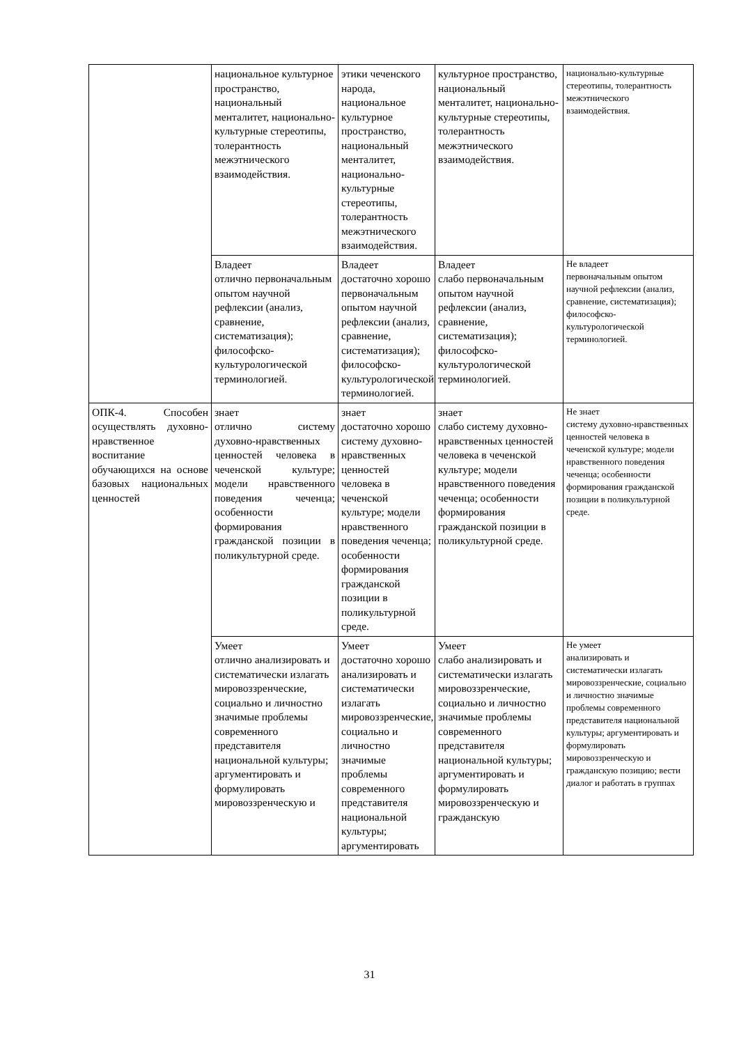| | национальное культурное пространство, национальный менталитет, национально-культурные стереотипы, толерантность межэтнического взаимодействия. | этики чеченского народа, национальное культурное пространство, национальный менталитет, национально-культурные стереотипы, толерантность межэтнического взаимодействия. | культурное пространство, национальный менталитет, национально-культурные стереотипы, толерантность межэтнического взаимодействия. | национально-культурные стереотипы, толерантность межэтнического взаимодействия. |
| | Владеет отлично первоначальным опытом научной рефлексии (анализ, сравнение, систематизация); философско-культурологической терминологией. | Владеет достаточно хорошо первоначальным опытом научной рефлексии (анализ, сравнение, систематизация); философско-культурологической терминологией. | Владеет слабо первоначальным опытом научной рефлексии (анализ, сравнение, систематизация); философско-культурологической терминологией. | Не владеет первоначальным опытом научной рефлексии (анализ, сравнение, систематизация); философско-культурологической терминологией. |
| ОПК-4. Способен осуществлять духовно-нравственное воспитание обучающихся на основе базовых национальных ценностей | знает отлично систему духовно-нравственных ценностей человека в чеченской культуре; модели нравственного поведения чеченца; особенности формирования гражданской позиции в поликультурной среде. | знает достаточно хорошо систему духовно-нравственных ценностей человека в чеченской культуре; модели нравственного поведения чеченца; особенности формирования гражданской позиции в поликультурной среде. | знает слабо систему духовно-нравственных ценностей человека в чеченской культуре; модели нравственного поведения чеченца; особенности формирования гражданской позиции в поликультурной среде. | Не знает систему духовно-нравственных ценностей человека в чеченской культуре; модели нравственного поведения чеченца; особенности формирования гражданской позиции в поликультурной среде. |
| | Умеет отлично анализировать и систематически излагать мировоззренческие, социально и личностно значимые проблемы современного представителя национальной культуры; аргументировать и формулировать мировоззренческую и | Умеет достаточно хорошо анализировать и систематически излагать мировоззренческие, социально и личностно значимые проблемы современного представителя национальной культуры; аргументировать | Умеет слабо анализировать и систематически излагать мировоззренческие, социально и личностно значимые проблемы современного представителя национальной культуры; аргументировать и формулировать мировоззренческую и гражданскую | Не умеет анализировать и систематически излагать мировоззренческие, социально и личностно значимые проблемы современного представителя национальной культуры; аргументировать и формулировать мировоззренческую и гражданскую позицию; вести диалог и работать в группах |
31